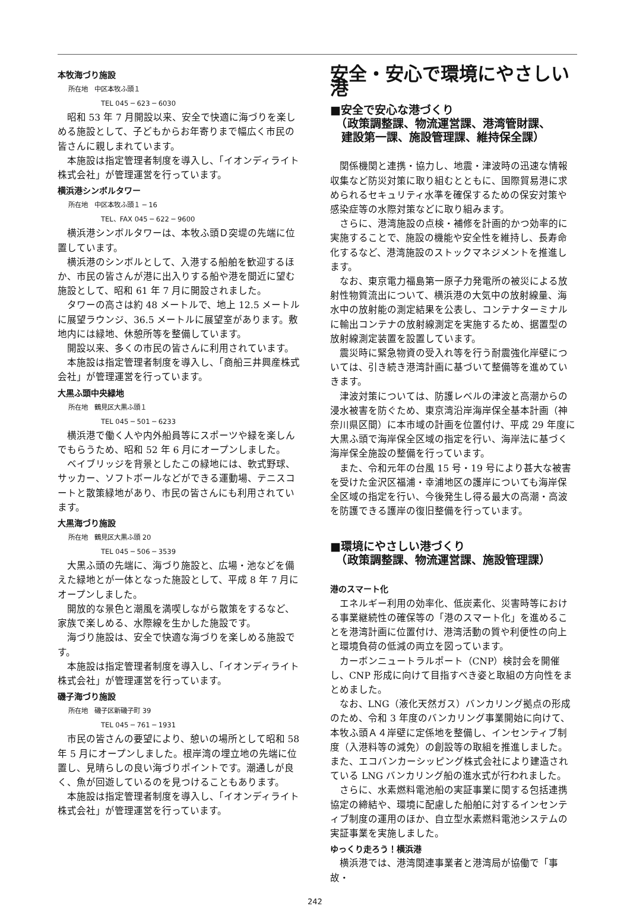本牧海づり施設
所在地　中区本牧ふ頭１
TEL 045 ─ 623 ─ 6030
昭和 53 年 7 月開設以来、安全で快適に海づりを楽しめる施設として、子どもからお年寄りまで幅広く市民の皆さんに親しまれています。
本施設は指定管理者制度を導入し、「イオンディライト株式会社」が管理運営を行っています。
横浜港シンボルタワー
所在地　中区本牧ふ頭１ ─ 16
TEL、FAX 045 ─ 622 ─ 9600
横浜港シンボルタワーは、本牧ふ頭Ｄ突堤の先端に位置しています。
横浜港のシンボルとして、入港する船舶を歓迎するほか、市民の皆さんが港に出入りする船や港を間近に望む施設として、昭和 61 年 7 月に開設されました。
タワーの高さは約 48 メートルで、地上 12.5 メートルに展望ラウンジ、36.5 メートルに展望室があります。敷地内には緑地、休憩所等を整備しています。
開設以来、多くの市民の皆さんに利用されています。
本施設は指定管理者制度を導入し、「商船三井興産株式会社」が管理運営を行っています。
大黒ふ頭中央緑地
所在地　鶴見区大黒ふ頭１
TEL 045 ─ 501 ─ 6233
横浜港で働く人や内外船員等にスポーツや緑を楽しんでもらうため、昭和 52 年 6 月にオープンしました。
ベイブリッジを背景としたこの緑地には、軟式野球、サッカー、ソフトボールなどができる運動場、テニスコートと散策緑地があり、市民の皆さんにも利用されています。
大黒海づり施設
所在地　鶴見区大黒ふ頭 20
TEL 045 ─ 506 ─ 3539
大黒ふ頭の先端に、海づり施設と、広場・池などを備えた緑地とが一体となった施設として、平成 8 年 7 月にオープンしました。
開放的な景色と潮風を満喫しながら散策をするなど、家族で楽しめる、水際線を生かした施設です。
海づり施設は、安全で快適な海づりを楽しめる施設です。
本施設は指定管理者制度を導入し、「イオンディライト株式会社」が管理運営を行っています。
磯子海づり施設
所在地　磯子区新磯子町 39
TEL 045 ─ 761 ─ 1931
市民の皆さんの要望により、憩いの場所として昭和 58 年 5 月にオープンしました。根岸湾の埋立地の先端に位置し、見晴らしの良い海づりポイントです。潮通しが良く、魚が回遊しているのを見つけることもあります。
本施設は指定管理者制度を導入し、「イオンディライト株式会社」が管理運営を行っています。
安全・安心で環境にやさしい港
■安全で安心な港づくり
　（政策調整課、物流運営課、港湾管財課、
　建設第一課、施設管理課、維持保全課）
関係機関と連携・協力し、地震・津波時の迅速な情報収集など防災対策に取り組むとともに、国際貿易港に求められるセキュリティ水準を確保するための保安対策や感染症等の水際対策などに取り組みます。
さらに、港湾施設の点検・補修を計画的かつ効率的に実施することで、施設の機能や安全性を維持し、長寿命化するなど、港湾施設のストックマネジメントを推進します。
なお、東京電力福島第一原子力発電所の被災による放射性物質流出について、横浜港の大気中の放射線量、海水中の放射能の測定結果を公表し、コンテナターミナルに輸出コンテナの放射線測定を実施するため、据置型の放射線測定装置を設置しています。
震災時に緊急物資の受入れ等を行う耐震強化岸壁については、引き続き港湾計画に基づいて整備等を進めていきます。
津波対策については、防護レベルの津波と高潮からの浸水被害を防ぐため、東京湾沿岸海岸保全基本計画（神奈川県区間）に本市域の計画を位置付け、平成 29 年度に大黒ふ頭で海岸保全区域の指定を行い、海岸法に基づく海岸保全施設の整備を行っています。
また、令和元年の台風 15 号・19 号により甚大な被害を受けた金沢区福浦・幸浦地区の護岸についても海岸保全区域の指定を行い、今後発生し得る最大の高潮・高波を防護できる護岸の復旧整備を行っています。
■環境にやさしい港づくり
　（政策調整課、物流運営課、施設管理課）
港のスマート化
エネルギー利用の効率化、低炭素化、災害時等における事業継続性の確保等の「港のスマート化」を進めることを港湾計画に位置付け、港湾活動の質や利便性の向上と環境負荷の低減の両立を図っています。
カーボンニュートラルポート（CNP）検討会を開催し、CNP 形成に向けて目指すべき姿と取組の方向性をまとめました。
なお、LNG（液化天然ガス）バンカリング拠点の形成のため、令和 3 年度のバンカリング事業開始に向けて、本牧ふ頭Ａ４岸壁に定係地を整備し、インセンティブ制度（入港料等の減免）の創設等の取組を推進しました。また、エコバンカーシッピング株式会社により建造されている LNG バンカリング船の進水式が行われました。
さらに、水素燃料電池船の実証事業に関する包括連携協定の締結や、環境に配慮した船舶に対するインセンティブ制度の運用のほか、自立型水素燃料電池システムの実証事業を実施しました。
ゆっくり走ろう！横浜港
横浜港では、港湾関連事業者と港湾局が協働で「事故・
242